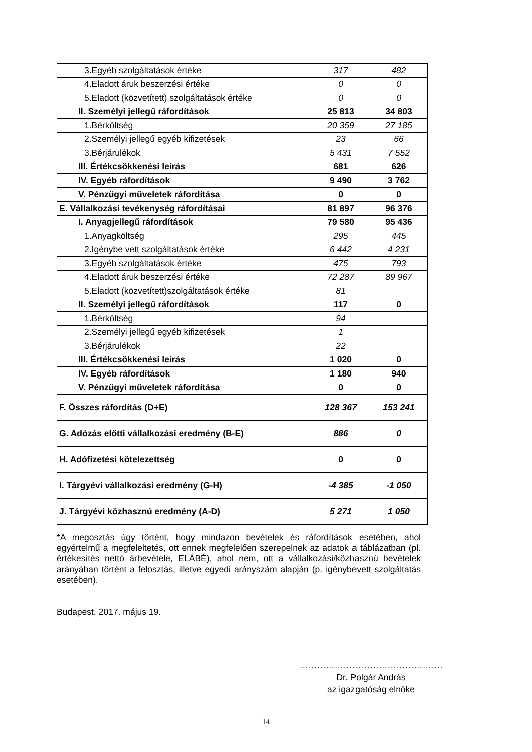| | 3.Egyéb szolgáltatások értéke | 317 | 482 |
| | 4.Eladott áruk beszerzési értéke | 0 | 0 |
| | 5.Eladott (közvetített) szolgáltatások értéke | 0 | 0 |
| | II. Személyi jellegű ráfordítások | 25 813 | 34 803 |
| | 1.Bérköltség | 20 359 | 27 185 |
| | 2.Személyi jellegű egyéb kifizetések | 23 | 66 |
| | 3.Bérjárulékok | 5 431 | 7 552 |
| | III. Értékcsökkenési leírás | 681 | 626 |
| | IV. Egyéb ráfordítások | 9 490 | 3 762 |
| | V. Pénzügyi műveletek ráfordítása | 0 | 0 |
| E. Vállalkozási tevékenység ráfordításai | | 81 897 | 96 376 |
| | I. Anyagjellegű ráfordítások | 79 580 | 95 436 |
| | 1.Anyagköltség | 295 | 445 |
| | 2.Igénybe vett szolgáltatások értéke | 6 442 | 4 231 |
| | 3.Egyéb szolgáltatások értéke | 475 | 793 |
| | 4.Eladott áruk beszerzési értéke | 72 287 | 89 967 |
| | 5.Eladott (közvetített)szolgáltatások értéke | 81 | |
| | II. Személyi jellegű ráfordítások | 117 | 0 |
| | 1.Bérköltség | 94 | |
| | 2.Személyi jellegű egyéb kifizetések | 1 | |
| | 3.Bérjárulékok | 22 | |
| | III. Értékcsökkenési leírás | 1 020 | 0 |
| | IV. Egyéb ráfordítások | 1 180 | 940 |
| | V. Pénzügyi műveletek ráfordítása | 0 | 0 |
| F. Összes ráfordítás (D+E) | | 128 367 | 153 241 |
| G. Adózás előtti vállalkozási eredmény (B-E) | | 886 | 0 |
| H. Adófizetési kötelezettség | | 0 | 0 |
| I. Tárgyévi vállalkozási eredmény (G-H) | | -4 385 | -1 050 |
| J. Tárgyévi közhasznú eredmény (A-D) | | 5 271 | 1 050 |
*A megosztás úgy történt, hogy mindazon bevételek és ráfordítások esetében, ahol egyértelmű a megfeleltetés, ott ennek megfelelően szerepelnek az adatok a táblázatban (pl. értékesítés nettó árbevétele, ELÁBÉ), ahol nem, ott a vállalkozási/közhasznú bevételek arányában történt a felosztás, illetve egyedi arányszám alapján (p. igénybevett szolgáltatás esetében).
Budapest, 2017. május 19.
………………………………………….
Dr. Polgár András
az igazgatóság elnöke
14